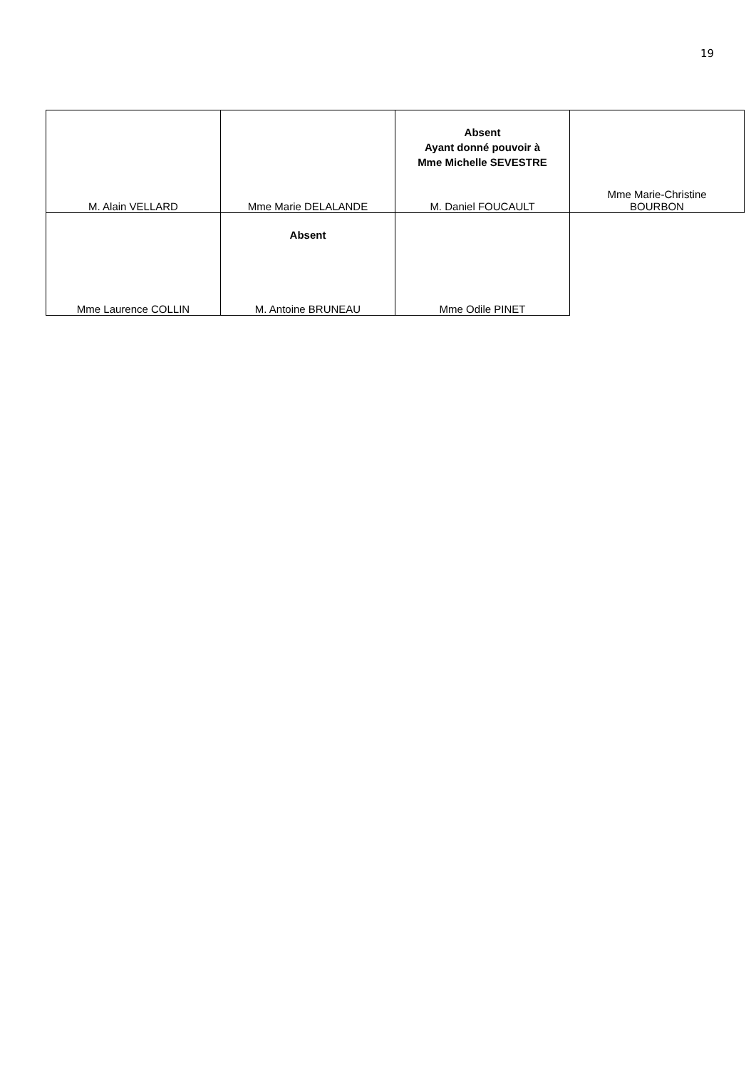19
| M. Alain VELLARD | Mme Marie DELALANDE | Absent Ayant donné pouvoir à Mme Michelle SEVESTRE M. Daniel FOUCAULT | Mme Marie-Christine BOURBON |
| Mme Laurence COLLIN | Absent M. Antoine BRUNEAU | Mme Odile PINET | |